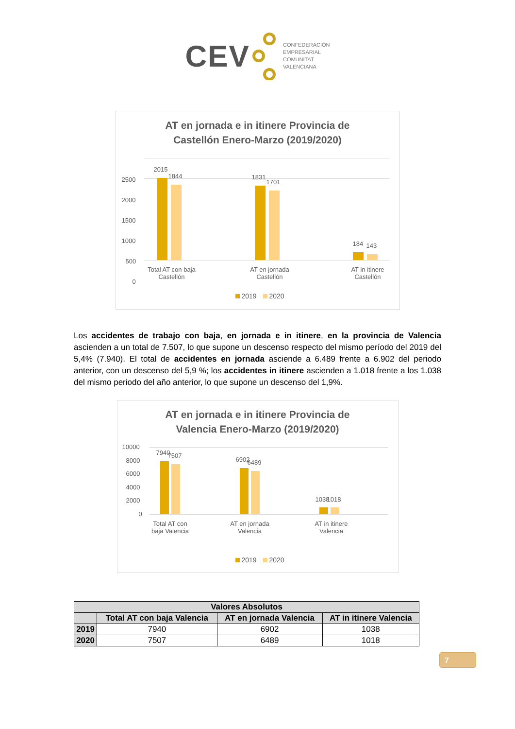CEV
CONFEDERACIÓN
EMPRESARIAL
COMUNITAT
VALENCIANA
AT en jornada e in itinere Provincia de
Castellón Enero-Marzo (2019/2020)
2500
2000
1500
1000
500
0
2015
1844 1831
1701
184 143
Total AT con baja Castellón
AT en jornada Castellón
AT in itinere Castellón
2019 2020
Los accidentes de trabajo con baja, en jornada e in itinere, en la provincia de Valencia ascienden a un total de 7.507, lo que supone un descenso respecto del mismo período del 2019 del 5,4% (7.940). El total de accidentes en jornada asciende a 6.489 frente a 6.902 del periodo anterior, con un descenso del 5,9 %; los accidentes in itinere ascienden a 1.018 frente a los 1.038 del mismo periodo del año anterior, lo que supone un descenso del 1,9%.
AT en jornada e in itinere Provincia de
Valencia Enero-Marzo (2019/2020)
10000
8000
6000
4000
2000
0
7940 7507
6902 6489
1038 1018
Total AT con baja Valencia
AT en jornada Valencia
AT in itinere Valencia
2019 2020
| Valores Absolutos | | | |
| --- | --- | --- | --- |
| | Total AT con baja Valencia | AT en jornada Valencia | AT in itinere Valencia |
| 2019 | 7940 | 6902 | 1038 |
| 2020 | 7507 | 6489 | 1018 |
7